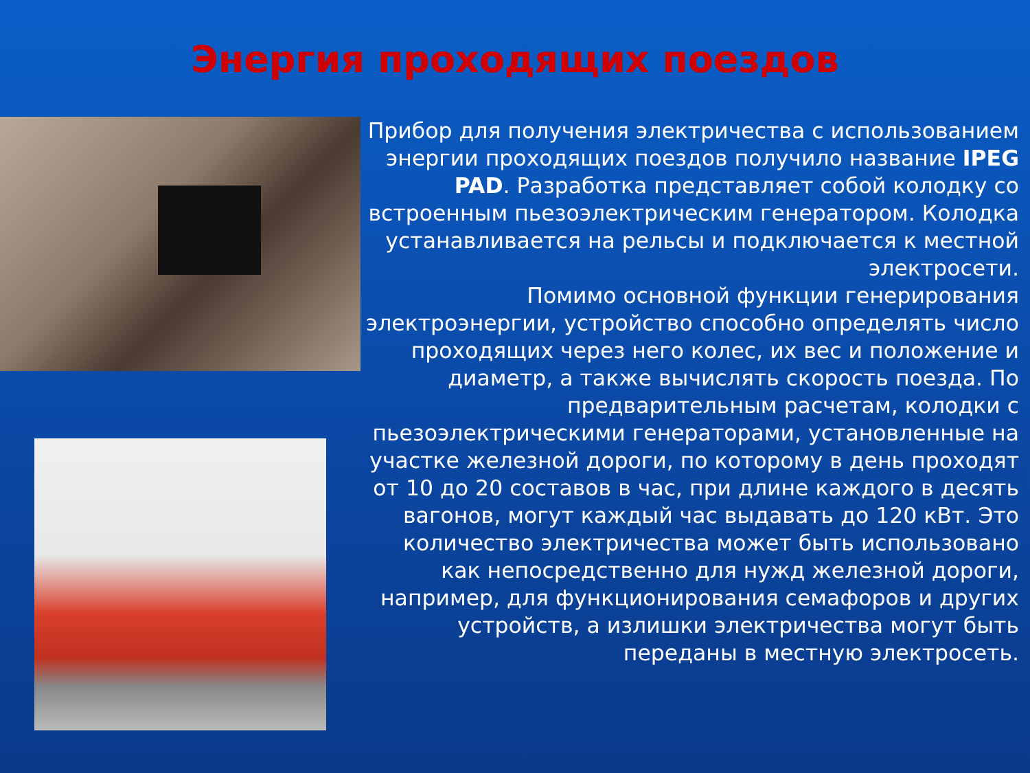Энергия проходящих поездов
Прибор для получения электричества с использованием энергии проходящих поездов получило название IPEG PAD. Разработка представляет собой колодку со встроенным пьезоэлектрическим генератором. Колодка устанавливается на рельсы и подключается к местной электросети.
Помимо основной функции генерирования электроэнергии, устройство способно определять число проходящих через него колес, их вес и положение и диаметр, а также вычислять скорость поезда. По предварительным расчетам, колодки с пьезоэлектрическими генераторами, установленные на участке железной дороги, по которому в день проходят от 10 до 20 составов в час, при длине каждого в десять вагонов, могут каждый час выдавать до 120 кВт. Это количество электричества может быть использовано как непосредственно для нужд железной дороги, например, для функционирования семафоров и других устройств, а излишки электричества могут быть переданы в местную электросеть.